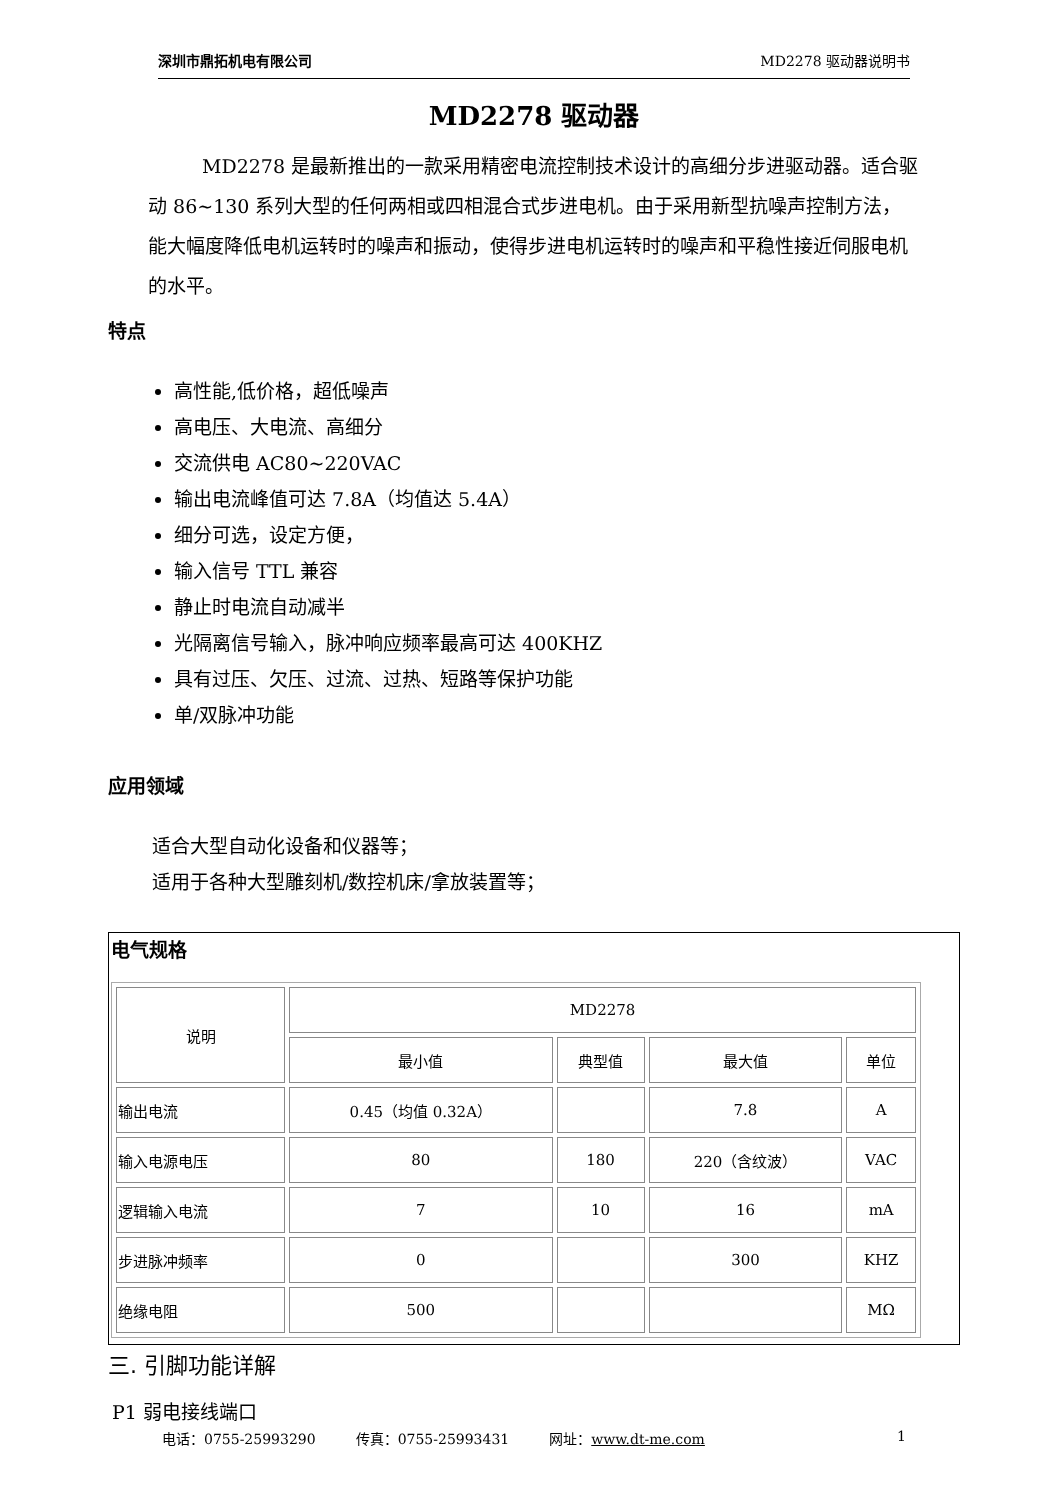深圳市鼎拓机电有限公司 MD2278 驱动器说明书
MD2278 驱动器
MD2278 是最新推出的一款采用精密电流控制技术设计的高细分步进驱动器。适合驱动 86~130 系列大型的任何两相或四相混合式步进电机。由于采用新型抗噪声控制方法，能大幅度降低电机运转时的噪声和振动，使得步进电机运转时的噪声和平稳性接近伺服电机的水平。
特点
高性能,低价格，超低噪声
高电压、大电流、高细分
交流供电 AC80~220VAC
输出电流峰值可达 7.8A（均值达 5.4A）
细分可选，设定方便，
输入信号 TTL 兼容
静止时电流自动减半
光隔离信号输入，脉冲响应频率最高可达 400KHZ
具有过压、欠压、过流、过热、短路等保护功能
单/双脉冲功能
应用领域
适合大型自动化设备和仪器等；
适用于各种大型雕刻机/数控机床/拿放装置等；
电气规格
| 说明 | MD2278 | | | |
| --- | --- | --- | --- | --- |
| | 最小值 | 典型值 | 最大值 | 单位 |
| 输出电流 | 0.45（均值 0.32A） | | 7.8 | A |
| 输入电源电压 | 80 | 180 | 220（含纹波） | VAC |
| 逻辑输入电流 | 7 | 10 | 16 | mA |
| 步进脉冲频率 | 0 | | 300 | KHZ |
| 绝缘电阻 | 500 | | | MΩ |
三. 引脚功能详解
P1 弱电接线端口
电话：0755-25993290 传真：0755-25993431 网址：www.dt-me.com 1